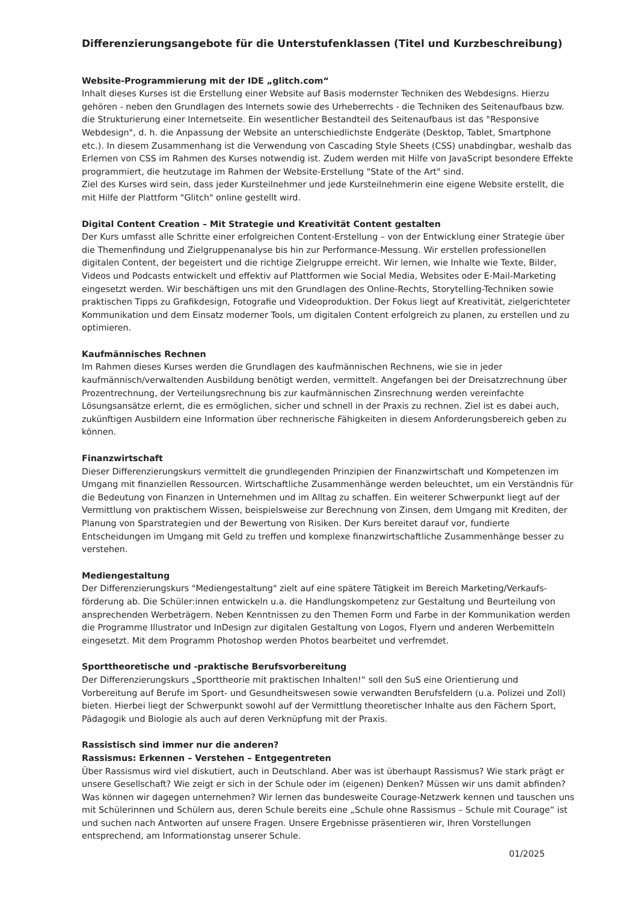Differenzierungsangebote für die Unterstufenklassen (Titel und Kurzbeschreibung)
Website-Programmierung mit der IDE „glitch.com“
Inhalt dieses Kurses ist die Erstellung einer Website auf Basis modernster Techniken des Webdesigns. Hierzu gehören - neben den Grundlagen des Internets sowie des Urheberrechts - die Techniken des Seitenaufbaus bzw. die Strukturierung einer Internetseite. Ein wesentlicher Bestandteil des Seitenaufbaus ist das "Responsive Webdesign", d. h. die Anpassung der Website an unterschiedlichste Endgeräte (Desktop, Tablet, Smartphone etc.). In diesem Zusammenhang ist die Verwendung von Cascading Style Sheets (CSS) unabdingbar, weshalb das Erlernen von CSS im Rahmen des Kurses notwendig ist. Zudem werden mit Hilfe von JavaScript besondere Effekte programmiert, die heutzutage im Rahmen der Website-Erstellung "State of the Art" sind.
Ziel des Kurses wird sein, dass jeder Kursteilnehmer und jede Kursteilnehmerin eine eigene Website erstellt, die mit Hilfe der Plattform "Glitch" online gestellt wird.
Digital Content Creation – Mit Strategie und Kreativität Content gestalten
Der Kurs umfasst alle Schritte einer erfolgreichen Content-Erstellung – von der Entwicklung einer Strategie über die Themenfindung und Zielgruppenanalyse bis hin zur Performance-Messung. Wir erstellen professionellen digitalen Content, der begeistert und die richtige Zielgruppe erreicht. Wir lernen, wie Inhalte wie Texte, Bilder, Videos und Podcasts entwickelt und effektiv auf Plattformen wie Social Media, Websites oder E-Mail-Marketing eingesetzt werden. Wir beschäftigen uns mit den Grundlagen des Online-Rechts, Storytelling-Techniken sowie praktischen Tipps zu Grafikdesign, Fotografie und Videoproduktion. Der Fokus liegt auf Kreativität, zielgerichteter Kommunikation und dem Einsatz moderner Tools, um digitalen Content erfolgreich zu planen, zu erstellen und zu optimieren.
Kaufmännisches Rechnen
Im Rahmen dieses Kurses werden die Grundlagen des kaufmännischen Rechnens, wie sie in jeder kaufmännisch/verwaltenden Ausbildung benötigt werden, vermittelt. Angefangen bei der Dreisatzrechnung über Prozentrechnung, der Verteilungsrechnung bis zur kaufmännischen Zinsrechnung werden vereinfachte Lösungsansätze erlernt, die es ermöglichen, sicher und schnell in der Praxis zu rechnen. Ziel ist es dabei auch, zukünftigen Ausbildern eine Information über rechnerische Fähigkeiten in diesem Anforderungsbereich geben zu können.
Finanzwirtschaft
Dieser Differenzierungskurs vermittelt die grundlegenden Prinzipien der Finanzwirtschaft und Kompetenzen im Umgang mit finanziellen Ressourcen. Wirtschaftliche Zusammenhänge werden beleuchtet, um ein Verständnis für die Bedeutung von Finanzen in Unternehmen und im Alltag zu schaffen. Ein weiterer Schwerpunkt liegt auf der Vermittlung von praktischem Wissen, beispielsweise zur Berechnung von Zinsen, dem Umgang mit Krediten, der Planung von Sparstrategien und der Bewertung von Risiken. Der Kurs bereitet darauf vor, fundierte Entscheidungen im Umgang mit Geld zu treffen und komplexe finanzwirtschaftliche Zusammenhänge besser zu verstehen.
Mediengestaltung
Der Differenzierungskurs "Mediengestaltung" zielt auf eine spätere Tätigkeit im Bereich Marketing/Verkaufs-förderung ab. Die Schüler:innen entwickeln u.a. die Handlungskompetenz zur Gestaltung und Beurteilung von ansprechenden Werbeträgern. Neben Kenntnissen zu den Themen Form und Farbe in der Kommunikation werden die Programme Illustrator und InDesign zur digitalen Gestaltung von Logos, Flyern und anderen Werbemitteln eingesetzt. Mit dem Programm Photoshop werden Photos bearbeitet und verfremdet.
Sporttheoretische und -praktische Berufsvorbereitung
Der Differenzierungskurs „Sporttheorie mit praktischen Inhalten!“ soll den SuS eine Orientierung und Vorbereitung auf Berufe im Sport- und Gesundheitswesen sowie verwandten Berufsfeldern (u.a. Polizei und Zoll) bieten. Hierbei liegt der Schwerpunkt sowohl auf der Vermittlung theoretischer Inhalte aus den Fächern Sport, Pädagogik und Biologie als auch auf deren Verknüpfung mit der Praxis.
Rassistisch sind immer nur die anderen?
Rassismus: Erkennen – Verstehen – Entgegentreten
Über Rassismus wird viel diskutiert, auch in Deutschland. Aber was ist überhaupt Rassismus? Wie stark prägt er unsere Gesellschaft? Wie zeigt er sich in der Schule oder im (eigenen) Denken? Müssen wir uns damit abfinden? Was können wir dagegen unternehmen? Wir lernen das bundesweite Courage-Netzwerk kennen und tauschen uns mit Schülerinnen und Schülern aus, deren Schule bereits eine „Schule ohne Rassismus – Schule mit Courage“ ist und suchen nach Antworten auf unsere Fragen. Unsere Ergebnisse präsentieren wir, Ihren Vorstellungen entsprechend, am Informationstag unserer Schule.
01/2025